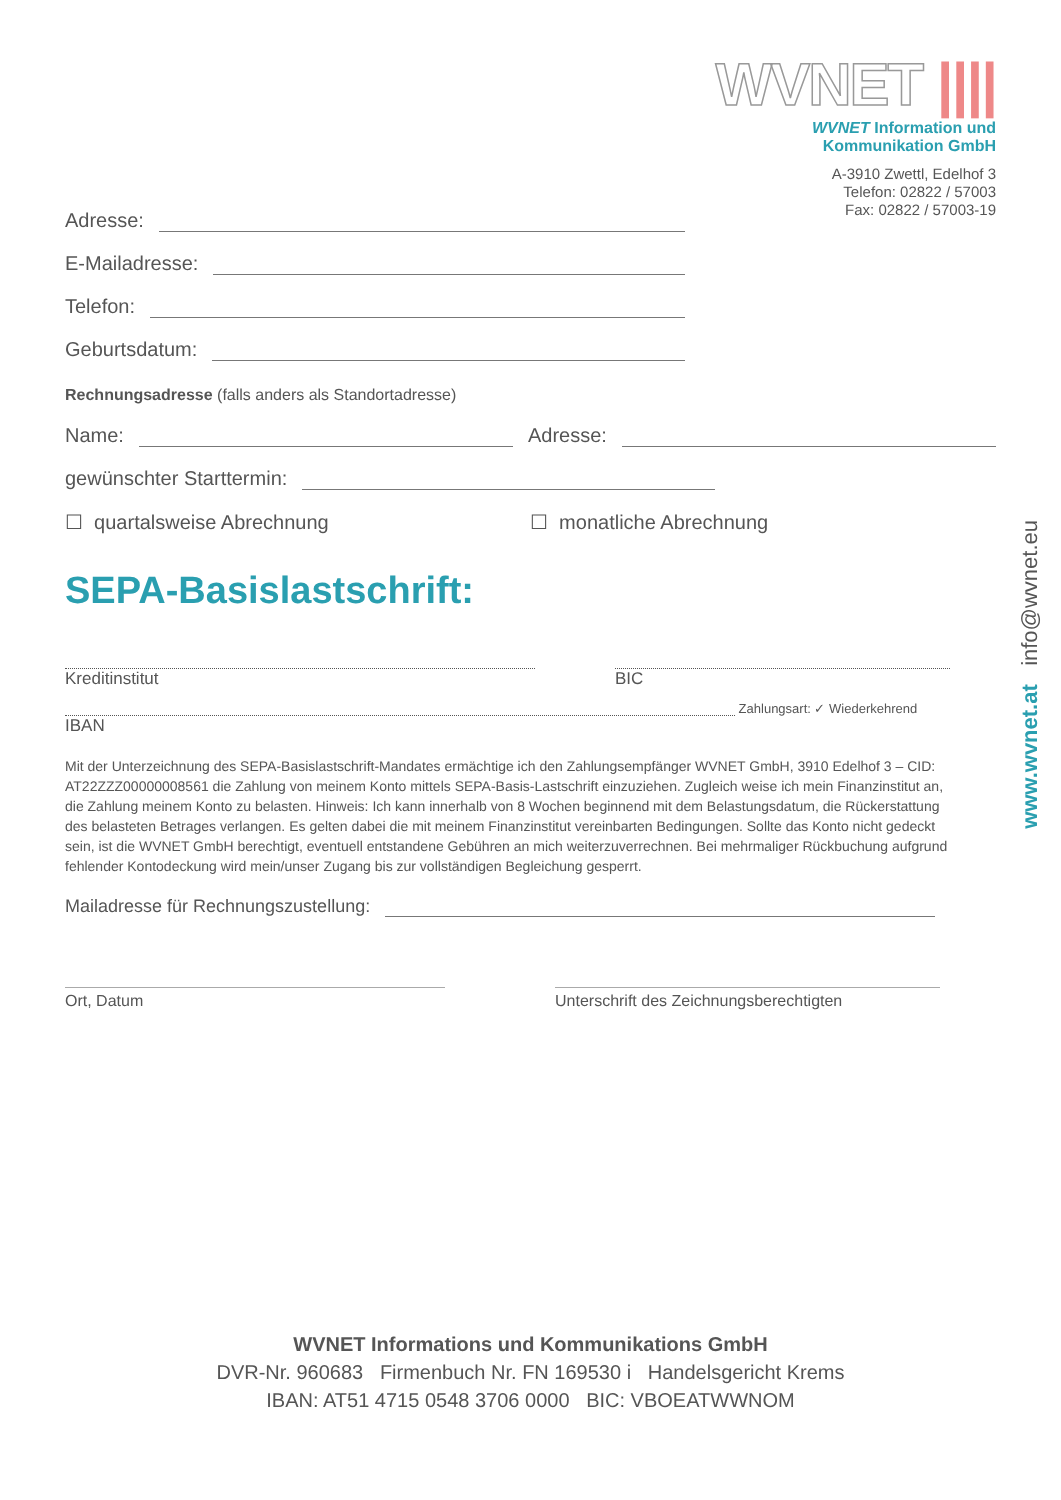WVNET ||||
WVNET Information und
Kommunikation GmbH
A-3910 Zwettl, Edelhof 3
Telefon: 02822 / 57003
Fax: 02822 / 57003-19
Adresse:
E-Mailadresse:
Telefon:
Geburtsdatum:
Rechnungsadresse (falls anders als Standortadresse)
Name:
Adresse:
gewünschter Starttermin:
☐ quartalsweise Abrechnung ☐ monatliche Abrechnung
SEPA-Basislastschrift:
Kreditinstitut BIC
Zahlungsart: ✓ Wiederkehrend
IBAN
Mit der Unterzeichnung des SEPA-Basislastschrift-Mandates ermächtige ich den Zahlungsempfänger WVNET GmbH, 3910 Edelhof 3 – CID: AT22ZZZ00000008561 die Zahlung von meinem Konto mittels SEPA-Basis-Lastschrift einzuziehen. Zugleich weise ich mein Finanzinstitut an, die Zahlung meinem Konto zu belasten. Hinweis: Ich kann innerhalb von 8 Wochen beginnend mit dem Belastungsdatum, die Rückerstattung des belasteten Betrages verlangen. Es gelten dabei die mit meinem Finanzinstitut vereinbarten Bedingungen. Sollte das Konto nicht gedeckt sein, ist die WVNET GmbH berechtigt, eventuell entstandene Gebühren an mich weiterzuverrechnen. Bei mehrmaliger Rückbuchung aufgrund fehlender Kontodeckung wird mein/unser Zugang bis zur vollständigen Begleichung gesperrt.
Mailadresse für Rechnungszustellung:
Ort, Datum Unterschrift des Zeichnungsberechtigten
www.wvnet.at info@wvnet.eu
WVNET Informations und Kommunikations GmbH
DVR-Nr. 960683 Firmenbuch Nr. FN 169530 i Handelsgericht Krems
IBAN: AT51 4715 0548 3706 0000 BIC: VBOEATWWNOM